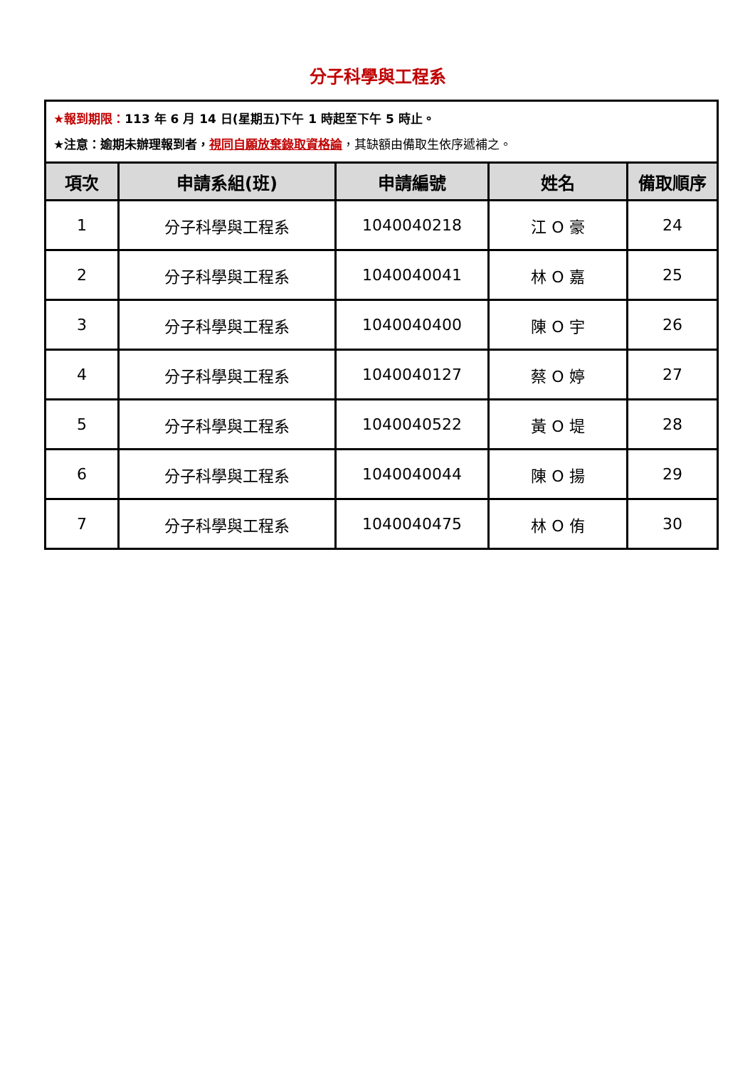分子科學與工程系
| ★報到期限： 113 年 6 月 14 日(星期五)下午 1 時起至下午 5 時止。 ★注意：逾期未辦理報到者， 視同自願放棄錄取資格論 ，其缺額由備取生依序遞補之。 | | | | |
| 項次 | 申請系組(班) | 申請編號 | 姓名 | 備取順序 |
| 1 | 分子科學與工程系 | 1040040218 | 江 O 豪 | 24 |
| 2 | 分子科學與工程系 | 1040040041 | 林 O 嘉 | 25 |
| 3 | 分子科學與工程系 | 1040040400 | 陳 O 宇 | 26 |
| 4 | 分子科學與工程系 | 1040040127 | 蔡 O 婷 | 27 |
| 5 | 分子科學與工程系 | 1040040522 | 黃 O 堤 | 28 |
| 6 | 分子科學與工程系 | 1040040044 | 陳 O 揚 | 29 |
| 7 | 分子科學與工程系 | 1040040475 | 林 O 侑 | 30 |